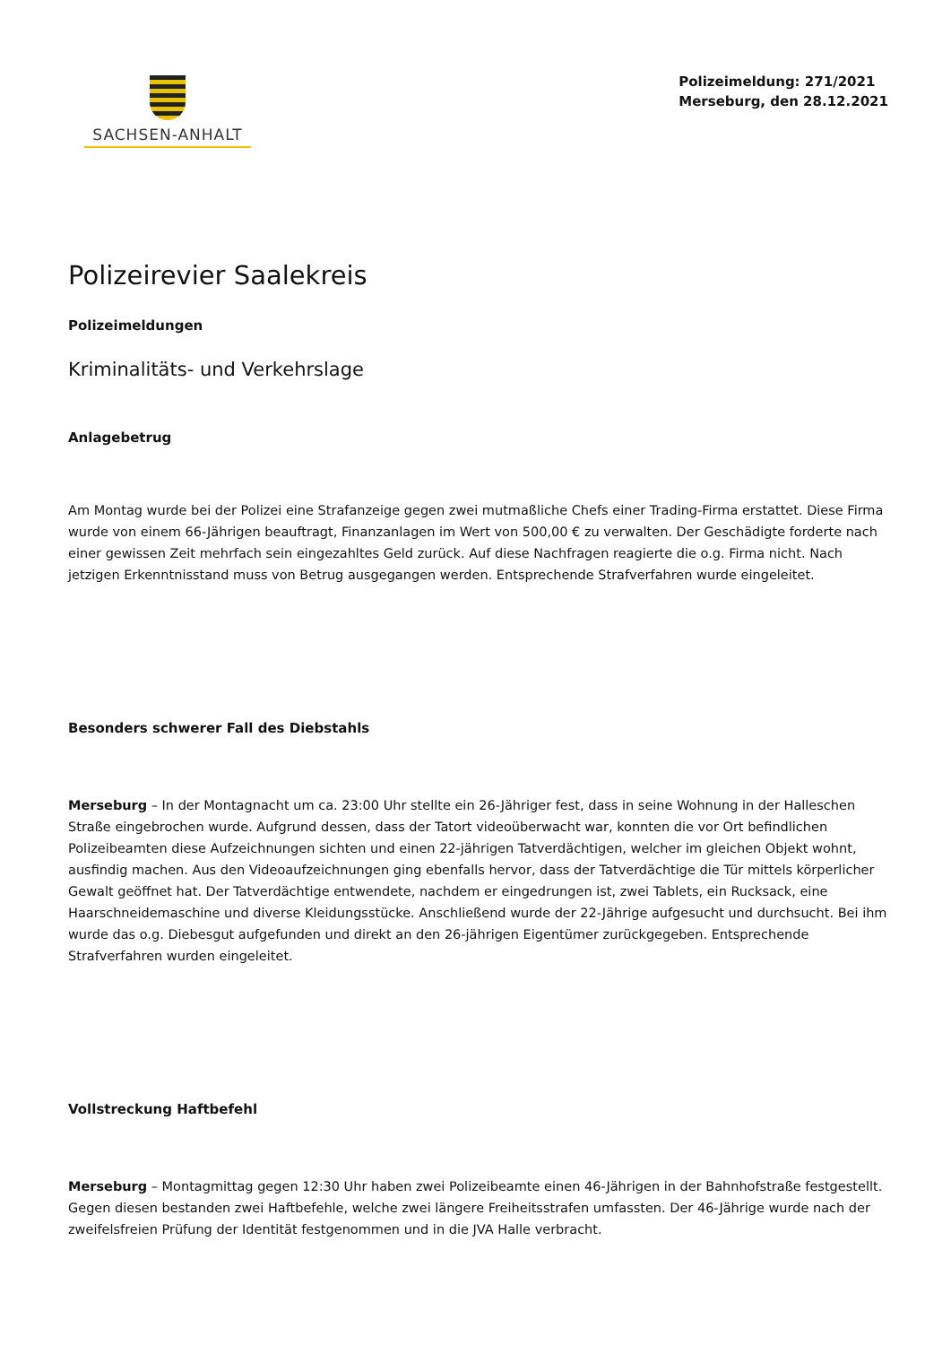SACHSEN-ANHALT
Polizeimeldung: 271/2021
Merseburg, den 28.12.2021
Polizeirevier Saalekreis
Polizeimeldungen
Kriminalitäts- und Verkehrslage
Anlagebetrug
Am Montag wurde bei der Polizei eine Strafanzeige gegen zwei mutmaßliche Chefs einer Trading-Firma erstattet. Diese Firma wurde von einem 66-Jährigen beauftragt, Finanzanlagen im Wert von 500,00 € zu verwalten. Der Geschädigte forderte nach einer gewissen Zeit mehrfach sein eingezahltes Geld zurück. Auf diese Nachfragen reagierte die o.g. Firma nicht. Nach jetzigen Erkenntnisstand muss von Betrug ausgegangen werden. Entsprechende Strafverfahren wurde eingeleitet.
Besonders schwerer Fall des Diebstahls
Merseburg – In der Montagnacht um ca. 23:00 Uhr stellte ein 26-Jähriger fest, dass in seine Wohnung in der Halleschen Straße eingebrochen wurde. Aufgrund dessen, dass der Tatort videoüberwacht war, konnten die vor Ort befindlichen Polizeibeamten diese Aufzeichnungen sichten und einen 22-jährigen Tatverdächtigen, welcher im gleichen Objekt wohnt, ausfindig machen. Aus den Videoaufzeichnungen ging ebenfalls hervor, dass der Tatverdächtige die Tür mittels körperlicher Gewalt geöffnet hat. Der Tatverdächtige entwendete, nachdem er eingedrungen ist, zwei Tablets, ein Rucksack, eine Haarschneidemaschine und diverse Kleidungsstücke. Anschließend wurde der 22-Jährige aufgesucht und durchsucht. Bei ihm wurde das o.g. Diebesgut aufgefunden und direkt an den 26-jährigen Eigentümer zurückgegeben. Entsprechende Strafverfahren wurden eingeleitet.
Vollstreckung Haftbefehl
Merseburg – Montagmittag gegen 12:30 Uhr haben zwei Polizeibeamte einen 46-Jährigen in der Bahnhofstraße festgestellt. Gegen diesen bestanden zwei Haftbefehle, welche zwei längere Freiheitsstrafen umfassten. Der 46-Jährige wurde nach der zweifelsfreien Prüfung der Identität festgenommen und in die JVA Halle verbracht.